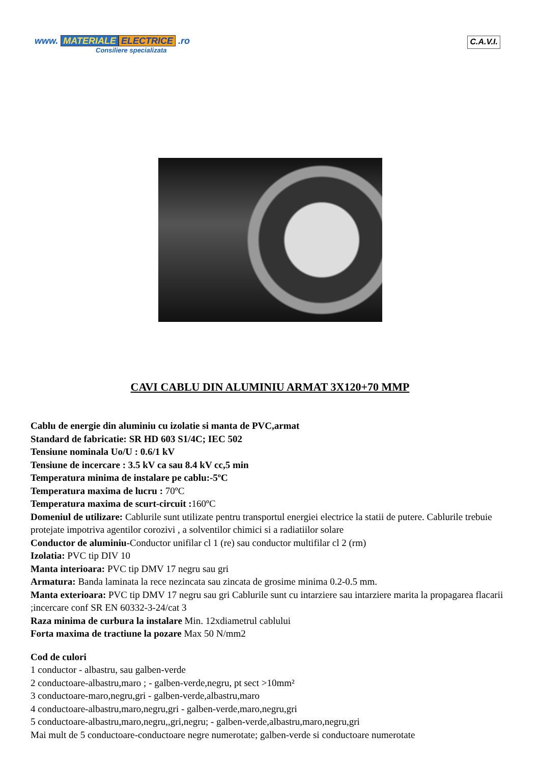www. MATERIALE ELECTRICE .ro
Consiliere specializata
C.A.V.I.
CAVI CABLU DIN ALUMINIU ARMAT 3X120+70 MMP
Cablu de energie din aluminiu cu izolatie si manta de PVC,armat
Standard de fabricatie: SR HD 603 S1/4C; IEC 502
Tensiune nominala Uo/U : 0.6/1 kV
Tensiune de incercare : 3.5 kV ca sau 8.4 kV cc,5 min
Temperatura minima de instalare pe cablu:-5ºC
Temperatura maxima de lucru : 70ºC
Temperatura maxima de scurt-circuit : 160ºC
Domeniul de utilizare: Cablurile sunt utilizate pentru transportul energiei electrice la statii de putere. Cablurile trebuie protejate impotriva agentilor corozivi , a solventilor chimici si a radiatiilor solare
Conductor de aluminiu-Conductor unifilar cl 1 (re) sau conductor multifilar cl 2 (rm)
Izolatia: PVC tip DIV 10
Manta interioara: PVC tip DMV 17 negru sau gri
Armatura: Banda laminata la rece nezincata sau zincata de grosime minima 0.2-0.5 mm.
Manta exterioara: PVC tip DMV 17 negru sau gri Cablurile sunt cu intarziere sau intarziere marita la propagarea flacarii ;incercare conf SR EN 60332-3-24/cat 3
Raza minima de curbura la instalare Min. 12xdiametrul cablului
Forta maxima de tractiune la pozare Max 50 N/mm2
Cod de culori
1 conductor - albastru, sau galben-verde
2 conductoare-albastru,maro ; - galben-verde,negru, pt sect >10mm²
3 conductoare-maro,negru,gri - galben-verde,albastru,maro
4 conductoare-albastru,maro,negru,gri - galben-verde,maro,negru,gri
5 conductoare-albastru,maro,negru,,gri,negru; - galben-verde,albastru,maro,negru,gri
Mai mult de 5 conductoare-conductoare negre numerotate; galben-verde si conductoare numerotate